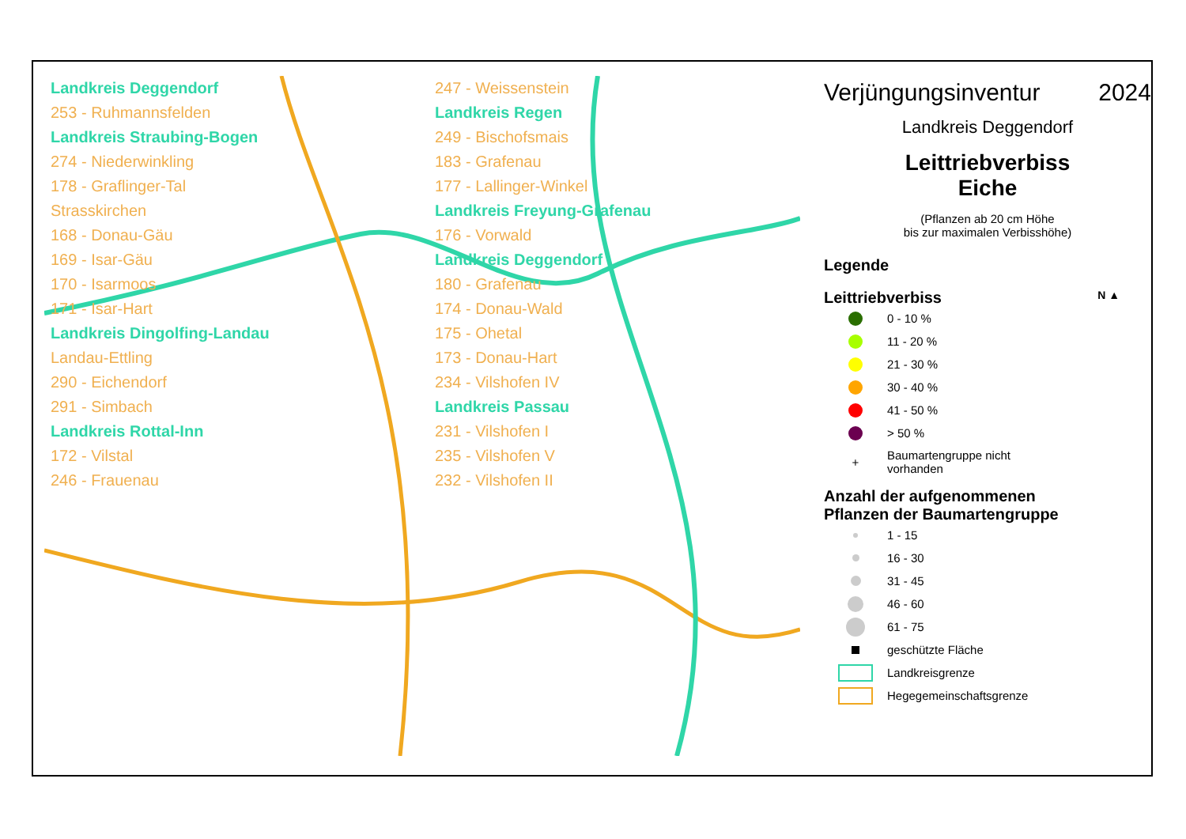Landkreis Deggendorf
253 - Ruhmannsfelden
Landkreis Straubing-Bogen
274 - Niederwinkling
178 - Graflinger-Tal
Strasskirchen
168 - Donau-Gäu
169 - Isar-Gäu
170 - Isarmoos
171 - Isar-Hart
Landkreis Dingolfing-Landau
Landau-Ettling
290 - Eichendorf
291 - Simbach
Landkreis Rottal-Inn
172 - Vilstal
246 - Frauenau
247 - Weissenstein
Landkreis Regen
249 - Bischofsmais
183 - Grafenau
177 - Lallinger-Winkel
Landkreis Freyung-Grafenau
176 - Vorwald
Landkreis Deggendorf
180 - Grafenau
174 - Donau-Wald
175 - Ohetal
173 - Donau-Hart
234 - Vilshofen IV
Landkreis Passau
231 - Vilshofen I
235 - Vilshofen V
232 - Vilshofen II
Verjüngungsinventur 2024
Landkreis Deggendorf
Leittriebverbiss
Eiche
(Pflanzen ab 20 cm Höhe
bis zur maximalen Verbisshöhe)
Legende
Leittriebverbiss N ▲
0 - 10 %
11 - 20 %
21 - 30 %
30 - 40 %
41 - 50 %
> 50 %
+
Baumartengruppe nicht
vorhanden
Anzahl der aufgenommenen
Pflanzen der Baumartengruppe
1 - 15
16 - 30
31 - 45
46 - 60
61 - 75
geschützte Fläche
Landkreisgrenze
Hegegemeinschaftsgrenze